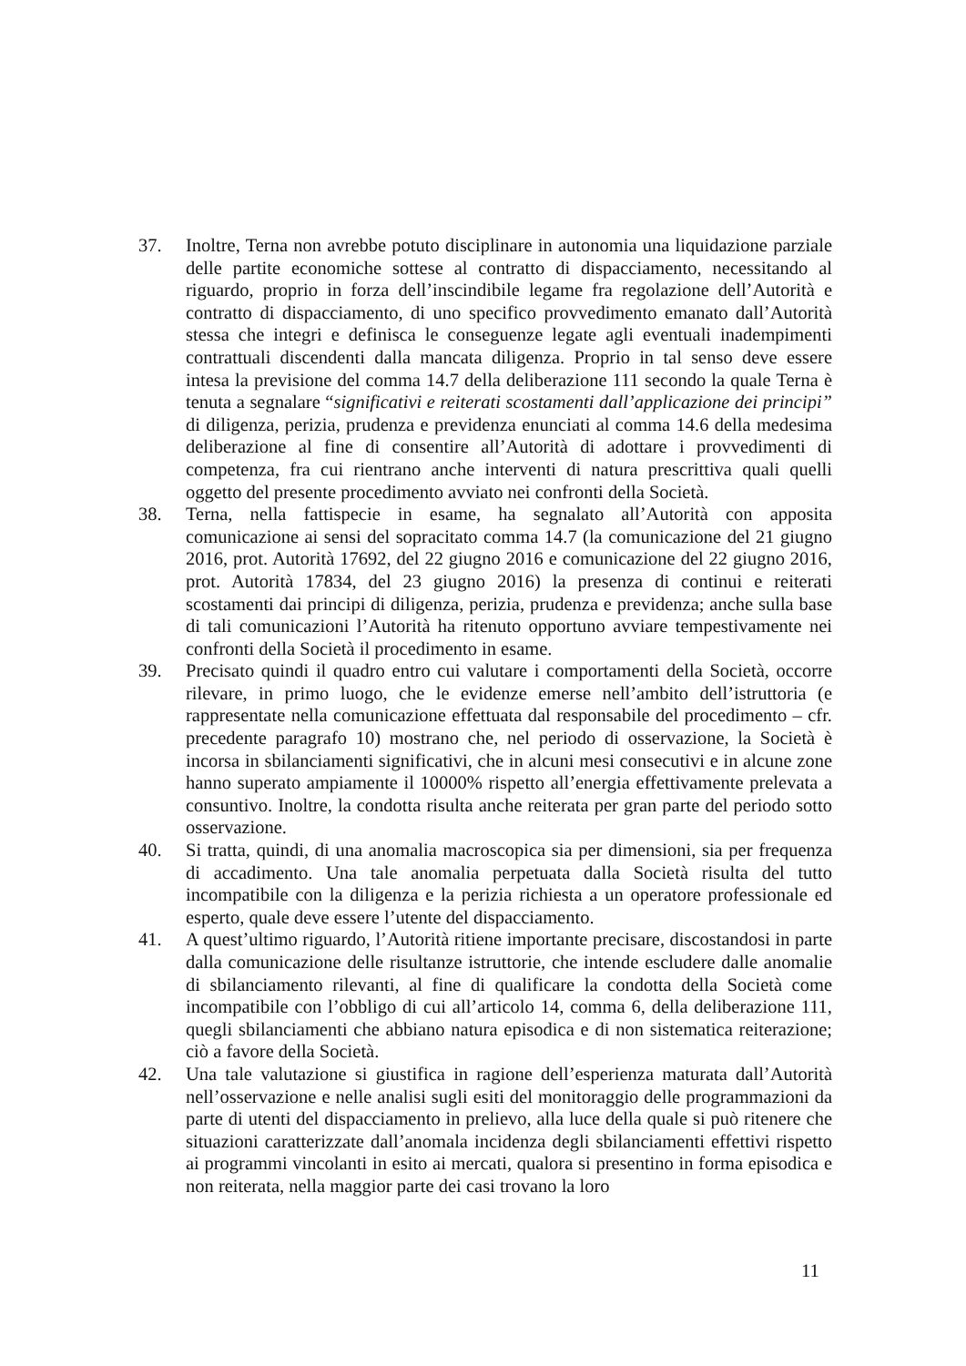37. Inoltre, Terna non avrebbe potuto disciplinare in autonomia una liquidazione parziale delle partite economiche sottese al contratto di dispacciamento, necessitando al riguardo, proprio in forza dell’inscindibile legame fra regolazione dell’Autorità e contratto di dispacciamento, di uno specifico provvedimento emanato dall’Autorità stessa che integri e definisca le conseguenze legate agli eventuali inadempimenti contrattuali discendenti dalla mancata diligenza. Proprio in tal senso deve essere intesa la previsione del comma 14.7 della deliberazione 111 secondo la quale Terna è tenuta a segnalare “significativi e reiterati scostamenti dall’applicazione dei principi” di diligenza, perizia, prudenza e previdenza enunciati al comma 14.6 della medesima deliberazione al fine di consentire all’Autorità di adottare i provvedimenti di competenza, fra cui rientrano anche interventi di natura prescrittiva quali quelli oggetto del presente procedimento avviato nei confronti della Società.
38. Terna, nella fattispecie in esame, ha segnalato all’Autorità con apposita comunicazione ai sensi del sopracitato comma 14.7 (la comunicazione del 21 giugno 2016, prot. Autorità 17692, del 22 giugno 2016 e comunicazione del 22 giugno 2016, prot. Autorità 17834, del 23 giugno 2016) la presenza di continui e reiterati scostamenti dai principi di diligenza, perizia, prudenza e previdenza; anche sulla base di tali comunicazioni l’Autorità ha ritenuto opportuno avviare tempestivamente nei confronti della Società il procedimento in esame.
39. Precisato quindi il quadro entro cui valutare i comportamenti della Società, occorre rilevare, in primo luogo, che le evidenze emerse nell’ambito dell’istruttoria (e rappresentate nella comunicazione effettuata dal responsabile del procedimento – cfr. precedente paragrafo 10) mostrano che, nel periodo di osservazione, la Società è incorsa in sbilanciamenti significativi, che in alcuni mesi consecutivi e in alcune zone hanno superato ampiamente il 10000% rispetto all’energia effettivamente prelevata a consuntivo. Inoltre, la condotta risulta anche reiterata per gran parte del periodo sotto osservazione.
40. Si tratta, quindi, di una anomalia macroscopica sia per dimensioni, sia per frequenza di accadimento. Una tale anomalia perpetuata dalla Società risulta del tutto incompatibile con la diligenza e la perizia richiesta a un operatore professionale ed esperto, quale deve essere l’utente del dispacciamento.
41. A quest’ultimo riguardo, l’Autorità ritiene importante precisare, discostandosi in parte dalla comunicazione delle risultanze istruttorie, che intende escludere dalle anomalie di sbilanciamento rilevanti, al fine di qualificare la condotta della Società come incompatibile con l’obbligo di cui all’articolo 14, comma 6, della deliberazione 111, quegli sbilanciamenti che abbiano natura episodica e di non sistematica reiterazione; ciò a favore della Società.
42. Una tale valutazione si giustifica in ragione dell’esperienza maturata dall’Autorità nell’osservazione e nelle analisi sugli esiti del monitoraggio delle programmazioni da parte di utenti del dispacciamento in prelievo, alla luce della quale si può ritenere che situazioni caratterizzate dall’anomala incidenza degli sbilanciamenti effettivi rispetto ai programmi vincolanti in esito ai mercati, qualora si presentino in forma episodica e non reiterata, nella maggior parte dei casi trovano la loro
11